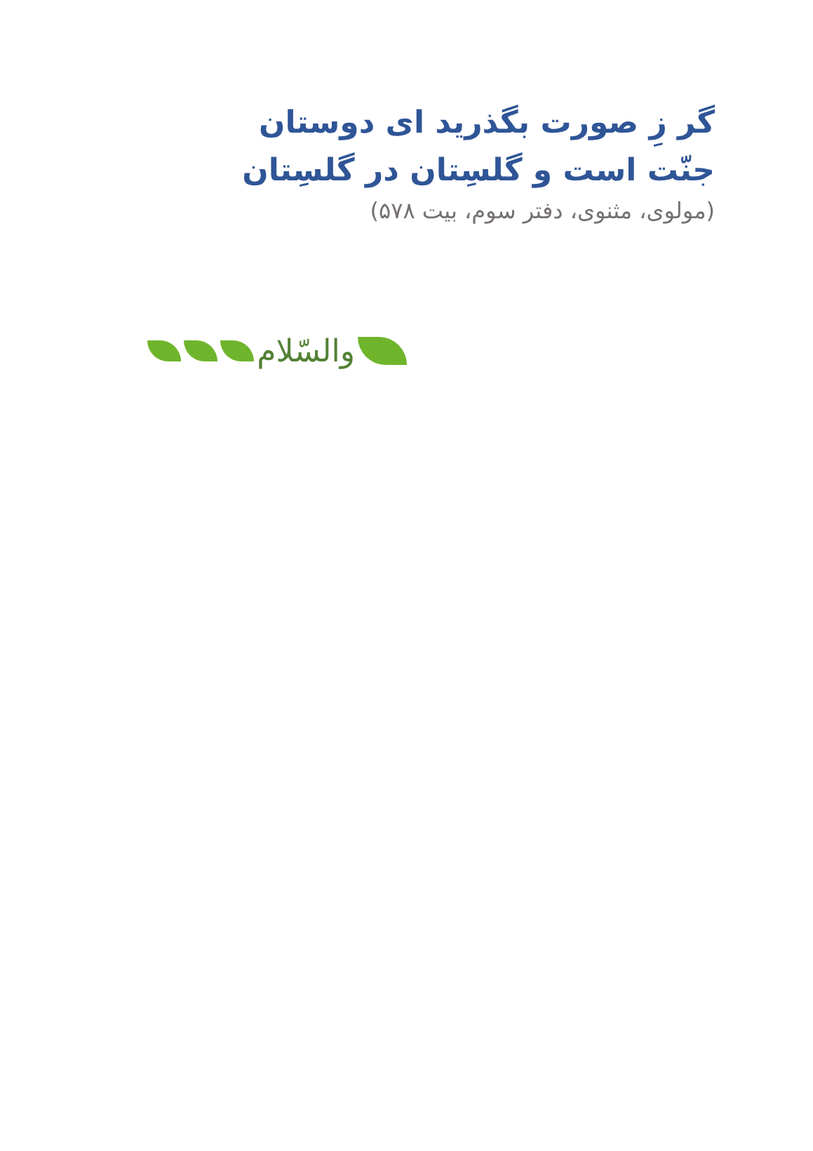گر زِ صورت بگذرید ای دوستان
جنّت است و گلسِتان در گلسِتان
(مولوی، مثنوی، دفتر سوم، بیت ۵۷۸)
والسّلام